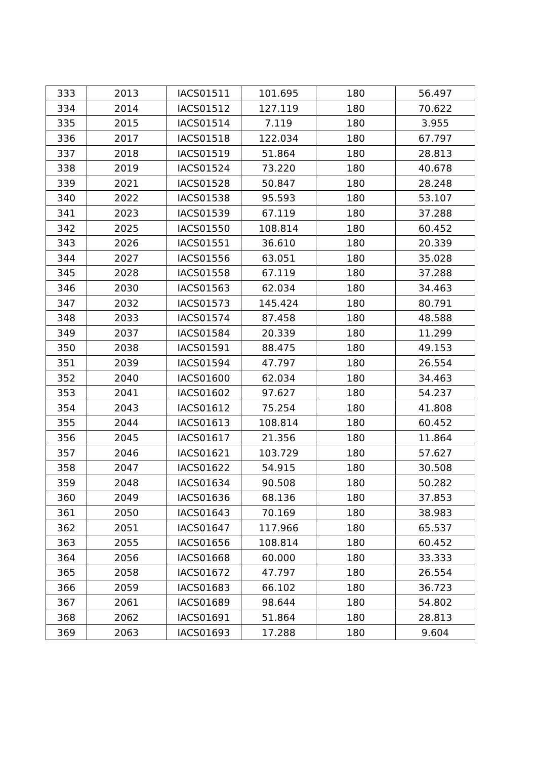| 333 | 2013 | IACS01511 | 101.695 | 180 | 56.497 |
| 334 | 2014 | IACS01512 | 127.119 | 180 | 70.622 |
| 335 | 2015 | IACS01514 | 7.119 | 180 | 3.955 |
| 336 | 2017 | IACS01518 | 122.034 | 180 | 67.797 |
| 337 | 2018 | IACS01519 | 51.864 | 180 | 28.813 |
| 338 | 2019 | IACS01524 | 73.220 | 180 | 40.678 |
| 339 | 2021 | IACS01528 | 50.847 | 180 | 28.248 |
| 340 | 2022 | IACS01538 | 95.593 | 180 | 53.107 |
| 341 | 2023 | IACS01539 | 67.119 | 180 | 37.288 |
| 342 | 2025 | IACS01550 | 108.814 | 180 | 60.452 |
| 343 | 2026 | IACS01551 | 36.610 | 180 | 20.339 |
| 344 | 2027 | IACS01556 | 63.051 | 180 | 35.028 |
| 345 | 2028 | IACS01558 | 67.119 | 180 | 37.288 |
| 346 | 2030 | IACS01563 | 62.034 | 180 | 34.463 |
| 347 | 2032 | IACS01573 | 145.424 | 180 | 80.791 |
| 348 | 2033 | IACS01574 | 87.458 | 180 | 48.588 |
| 349 | 2037 | IACS01584 | 20.339 | 180 | 11.299 |
| 350 | 2038 | IACS01591 | 88.475 | 180 | 49.153 |
| 351 | 2039 | IACS01594 | 47.797 | 180 | 26.554 |
| 352 | 2040 | IACS01600 | 62.034 | 180 | 34.463 |
| 353 | 2041 | IACS01602 | 97.627 | 180 | 54.237 |
| 354 | 2043 | IACS01612 | 75.254 | 180 | 41.808 |
| 355 | 2044 | IACS01613 | 108.814 | 180 | 60.452 |
| 356 | 2045 | IACS01617 | 21.356 | 180 | 11.864 |
| 357 | 2046 | IACS01621 | 103.729 | 180 | 57.627 |
| 358 | 2047 | IACS01622 | 54.915 | 180 | 30.508 |
| 359 | 2048 | IACS01634 | 90.508 | 180 | 50.282 |
| 360 | 2049 | IACS01636 | 68.136 | 180 | 37.853 |
| 361 | 2050 | IACS01643 | 70.169 | 180 | 38.983 |
| 362 | 2051 | IACS01647 | 117.966 | 180 | 65.537 |
| 363 | 2055 | IACS01656 | 108.814 | 180 | 60.452 |
| 364 | 2056 | IACS01668 | 60.000 | 180 | 33.333 |
| 365 | 2058 | IACS01672 | 47.797 | 180 | 26.554 |
| 366 | 2059 | IACS01683 | 66.102 | 180 | 36.723 |
| 367 | 2061 | IACS01689 | 98.644 | 180 | 54.802 |
| 368 | 2062 | IACS01691 | 51.864 | 180 | 28.813 |
| 369 | 2063 | IACS01693 | 17.288 | 180 | 9.604 |